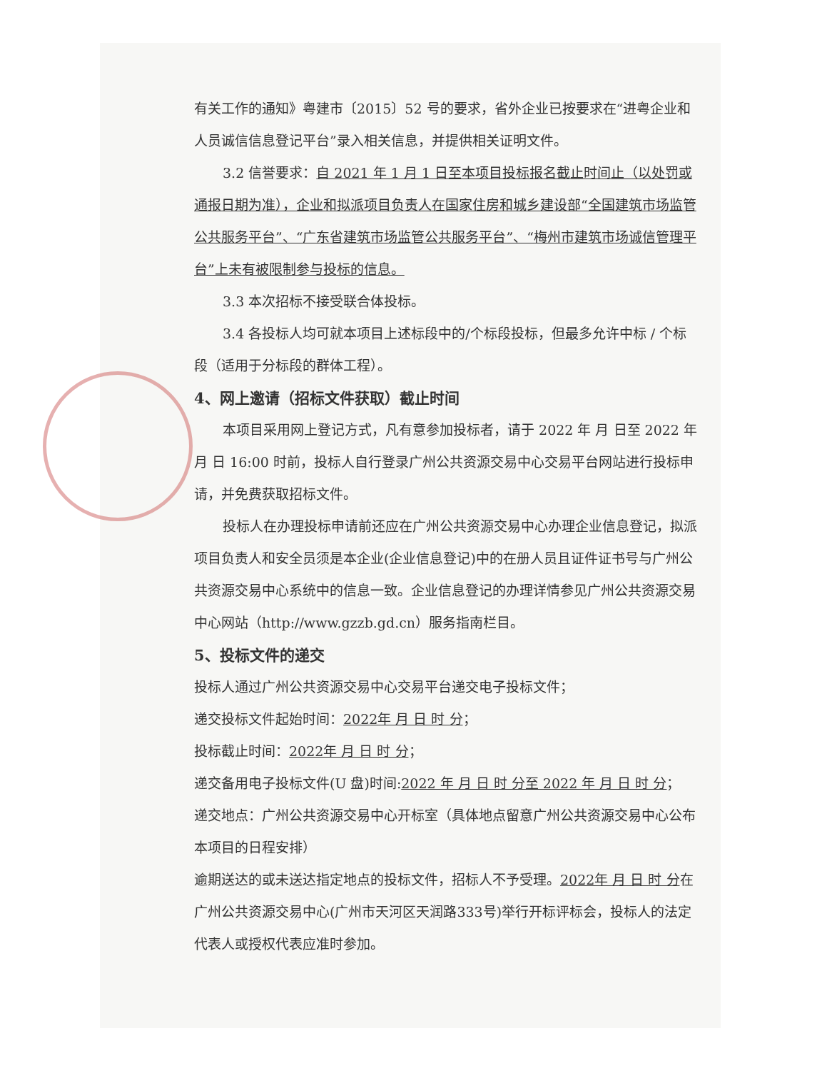有关工作的通知》粤建市〔2015〕52 号的要求，省外企业已按要求在“进粤企业和人员诚信信息登记平台”录入相关信息，并提供相关证明文件。
3.2 信誉要求：自 2021 年 1 月 1 日至本项目投标报名截止时间止（以处罚或通报日期为准），企业和拟派项目负责人在国家住房和城乡建设部“全国建筑市场监管公共服务平台”、“广东省建筑市场监管公共服务平台”、“梅州市建筑市场诚信管理平台”上未有被限制参与投标的信息。
3.3 本次招标不接受联合体投标。
3.4 各投标人均可就本项目上述标段中的/个标段投标，但最多允许中标 / 个标段（适用于分标段的群体工程）。
4、网上邀请（招标文件获取）截止时间
本项目采用网上登记方式，凡有意参加投标者，请于 2022 年 月 日至 2022 年 月 日 16:00 时前，投标人自行登录广州公共资源交易中心交易平台网站进行投标申请，并免费获取招标文件。
投标人在办理投标申请前还应在广州公共资源交易中心办理企业信息登记，拟派项目负责人和安全员须是本企业(企业信息登记)中的在册人员且证件证书号与广州公共资源交易中心系统中的信息一致。企业信息登记的办理详情参见广州公共资源交易中心网站（http://www.gzzb.gd.cn）服务指南栏目。
5、投标文件的递交
投标人通过广州公共资源交易中心交易平台递交电子投标文件；
递交投标文件起始时间：2022年 月 日 时 分；
投标截止时间：2022年 月 日 时 分；
递交备用电子投标文件(U 盘)时间:2022 年 月 日 时 分至 2022 年 月 日 时 分；
递交地点：广州公共资源交易中心开标室（具体地点留意广州公共资源交易中心公布本项目的日程安排）
逾期送达的或未送达指定地点的投标文件，招标人不予受理。2022年 月 日 时 分在广州公共资源交易中心(广州市天河区天润路333号)举行开标评标会，投标人的法定代表人或授权代表应准时参加。